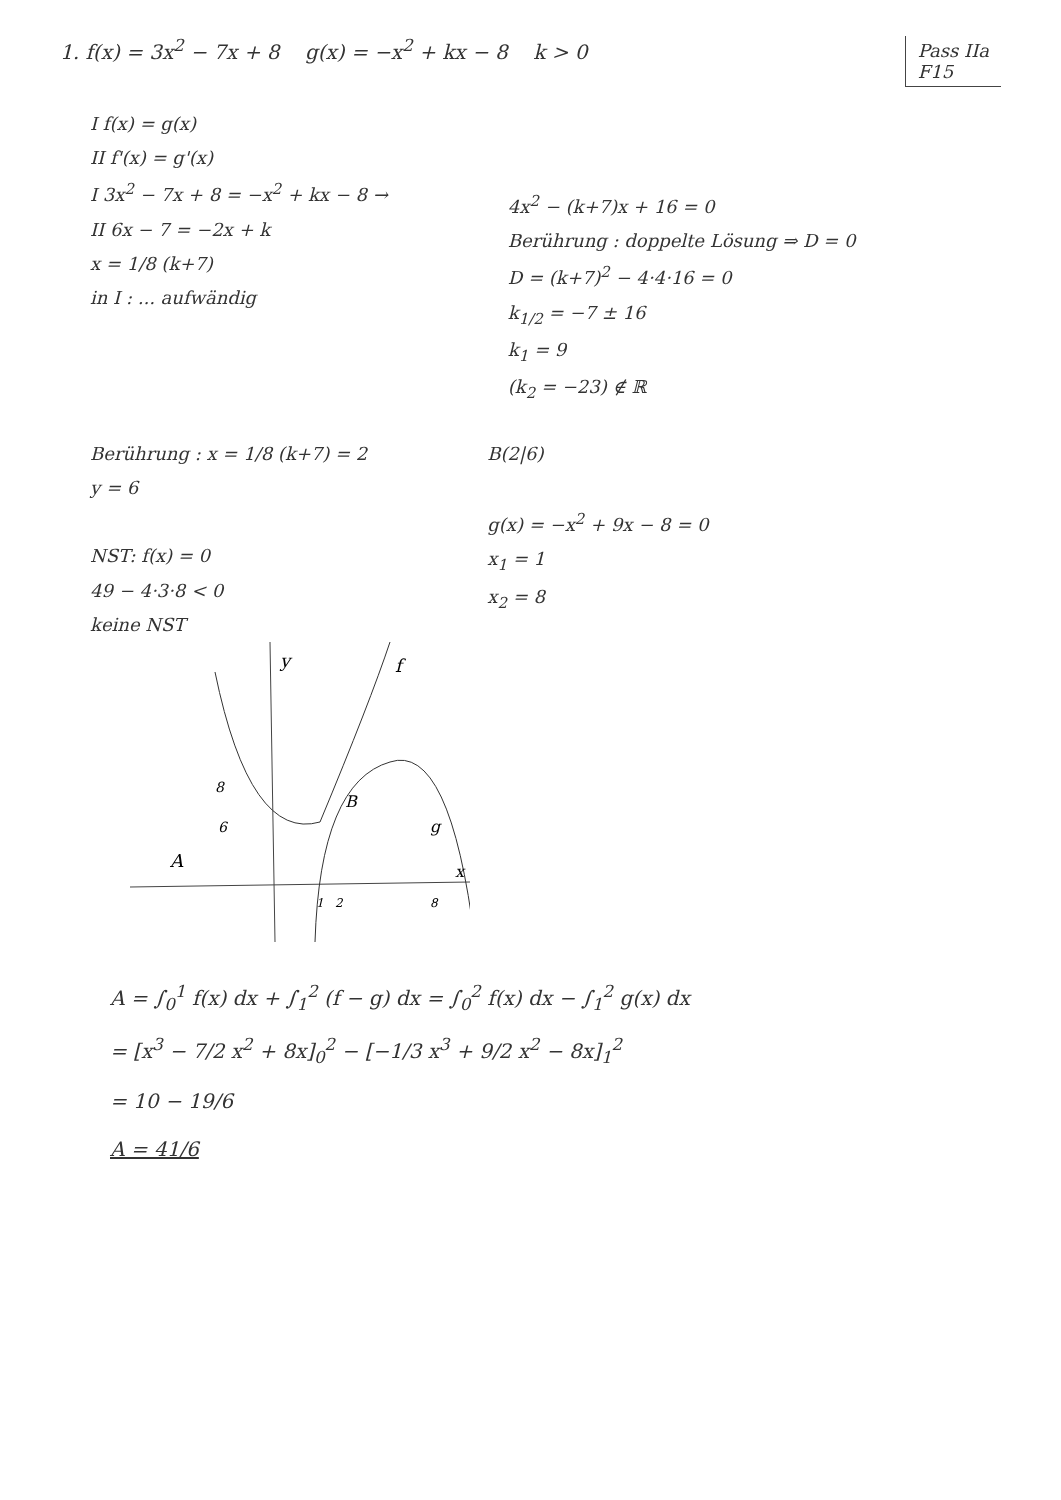1. f(x) = 3x<sup>2</sup> − 7x + 8 g(x) = −x<sup>2</sup> + kx − 8 k > 0
Pass IIa
F15
I f(x) = g(x)
II f'(x) = g'(x)
I 3x<sup>2</sup> − 7x + 8 = −x<sup>2</sup> + kx − 8 →
II 6x − 7 = −2x + k
x = 1/8 (k+7)
in I : ... aufwändig
4x<sup>2</sup> − (k+7)x + 16 = 0
Berührung : doppelte Lösung ⇒ D = 0
D = (k+7)<sup>2</sup> − 4·4·16 = 0
k<sub>1/2</sub> = −7 ± 16
k<sub>1</sub> = 9
(k<sub>2</sub> = −23) ∉ ℝ
Berührung : x = 1/8 (k+7) = 2
y = 6
NST: f(x) = 0
49 − 4·3·8 < 0
keine NST
B(2|6)
g(x) = −x<sup>2</sup> + 9x − 8 = 0
x<sub>1</sub> = 1
x<sub>2</sub> = 8
y
f
B
g
A
x
1
2
8
8
6
A = ∫<sub>0</sub><sup>1</sup> f(x) dx + ∫<sub>1</sub><sup>2</sup> (f − g) dx = ∫<sub>0</sub><sup>2</sup> f(x) dx − ∫<sub>1</sub><sup>2</sup> g(x) dx
= [x<sup>3</sup> − 7/2 x<sup>2</sup> + 8x]<sub>0</sub><sup>2</sup> − [−1/3 x<sup>3</sup> + 9/2 x<sup>2</sup> − 8x]<sub>1</sub><sup>2</sup>
= 10 − 19/6
A = 41/6